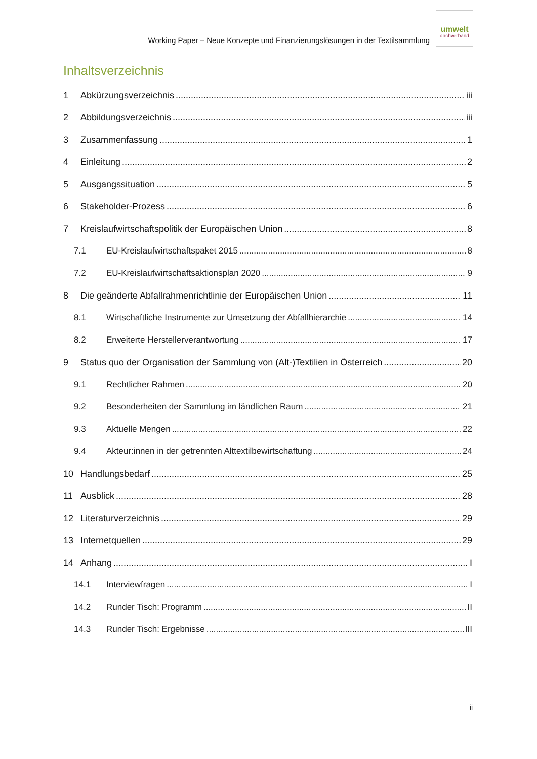Working Paper – Neue Konzepte und Finanzierungslösungen in der Textilsammlung
umwelt
dachverband
Inhaltsverzeichnis
1 Abkürzungsverzeichnis iii
2 Abbildungsverzeichnis iii
3 Zusammenfassung 1
4 Einleitung 2
5 Ausgangssituation 5
6 Stakeholder-Prozess 6
7 Kreislaufwirtschaftspolitik der Europäischen Union 8
7.1 EU-Kreislaufwirtschaftspaket 2015 8
7.2 EU-Kreislaufwirtschaftsaktionsplan 2020 9
8 Die geänderte Abfallrahmenrichtlinie der Europäischen Union 11
8.1 Wirtschaftliche Instrumente zur Umsetzung der Abfallhierarchie 14
8.2 Erweiterte Herstellerverantwortung 17
9 Status quo der Organisation der Sammlung von (Alt-)Textilien in Österreich 20
9.1 Rechtlicher Rahmen 20
9.2 Besonderheiten der Sammlung im ländlichen Raum 21
9.3 Aktuelle Mengen 22
9.4 Akteur:innen in der getrennten Alttextilbewirtschaftung 24
10 Handlungsbedarf 25
11 Ausblick 28
12 Literaturverzeichnis 29
13 Internetquellen 29
14 Anhang I
14.1 Interviewfragen I
14.2 Runder Tisch: Programm II
14.3 Runder Tisch: Ergebnisse III
ii